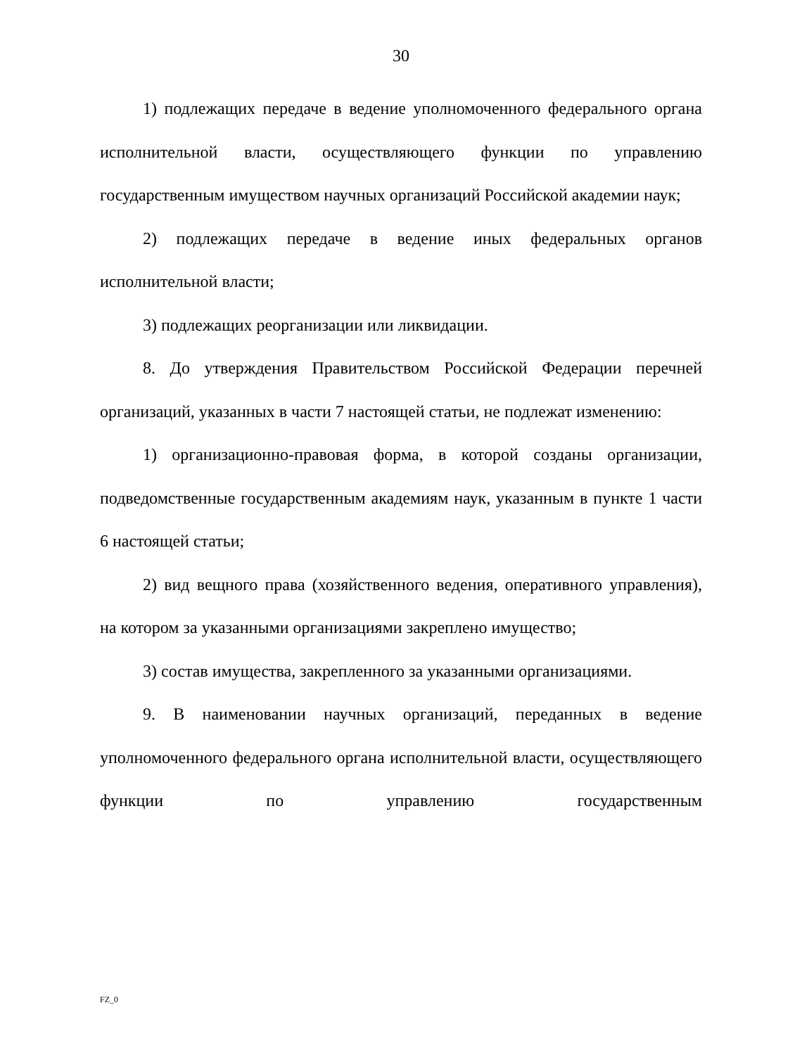30
1) подлежащих передаче в ведение уполномоченного федерального органа исполнительной власти, осуществляющего функции по управлению государственным имуществом научных организаций Российской академии наук;
2) подлежащих передаче в ведение иных федеральных органов исполнительной власти;
3) подлежащих реорганизации или ликвидации.
8. До утверждения Правительством Российской Федерации перечней организаций, указанных в части 7 настоящей статьи, не подлежат изменению:
1) организационно-правовая форма, в которой созданы организации, подведомственные государственным академиям наук, указанным в пункте 1 части 6 настоящей статьи;
2) вид вещного права (хозяйственного ведения, оперативного управления), на котором за указанными организациями закреплено имущество;
3) состав имущества, закрепленного за указанными организациями.
9. В наименовании научных организаций, переданных в ведение уполномоченного федерального органа исполнительной власти, осуществляющего функции по управлению государственным
FZ_0